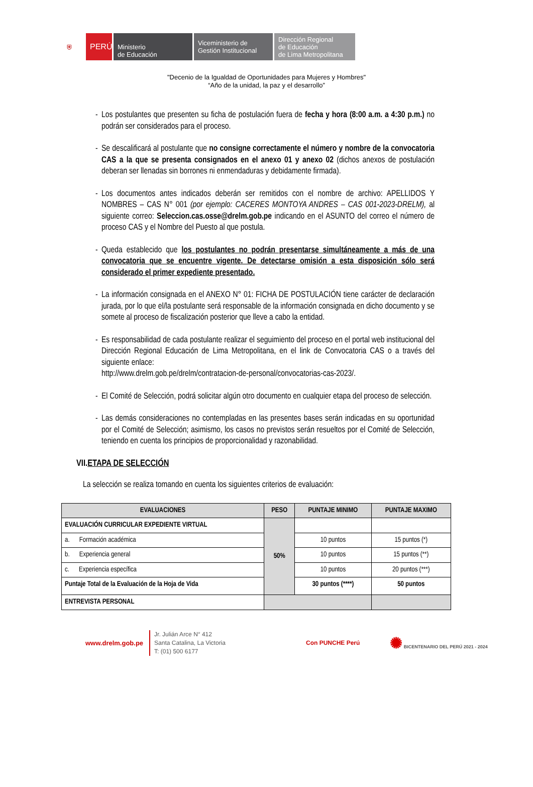⛨ PERÚ Ministerio
de Educación
Viceministerio de
Gestión Institucional
Dirección Regional
de Educación
de Lima Metropolitana
"Decenio de la Igualdad de Oportunidades para Mujeres y Hombres"
“Año de la unidad, la paz y el desarrollo”
- Los postulantes que presenten su ficha de postulación fuera de fecha y hora (8:00 a.m. a 4:30 p.m.) no podrán ser considerados para el proceso.
- Se descalificará al postulante que no consigne correctamente el número y nombre de la convocatoria CAS a la que se presenta consignados en el anexo 01 y anexo 02 (dichos anexos de postulación deberan ser llenadas sin borrones ni enmendaduras y debidamente firmada).
- Los documentos antes indicados deberán ser remitidos con el nombre de archivo: APELLIDOS Y NOMBRES – CAS N° 001 (por ejemplo: CACERES MONTOYA ANDRES – CAS 001-2023-DRELM), al siguiente correo: Seleccion.cas.osse@drelm.gob.pe indicando en el ASUNTO del correo el número de proceso CAS y el Nombre del Puesto al que postula.
- Queda establecido que los postulantes no podrán presentarse simultáneamente a más de una convocatoria que se encuentre vigente. De detectarse omisión a esta disposición sólo será considerado el primer expediente presentado.
- La información consignada en el ANEXO N° 01: FICHA DE POSTULACIÓN tiene carácter de declaración jurada, por lo que el/la postulante será responsable de la información consignada en dicho documento y se somete al proceso de fiscalización posterior que lleve a cabo la entidad.
- Es responsabilidad de cada postulante realizar el seguimiento del proceso en el portal web institucional del Dirección Regional Educación de Lima Metropolitana, en el link de Convocatoria CAS o a través del siguiente enlace:
http://www.drelm.gob.pe/drelm/contratacion-de-personal/convocatorias-cas-2023/.
- El Comité de Selección, podrá solicitar algún otro documento en cualquier etapa del proceso de selección.
- Las demás consideraciones no contempladas en las presentes bases serán indicadas en su oportunidad por el Comité de Selección; asimismo, los casos no previstos serán resueltos por el Comité de Selección, teniendo en cuenta los principios de proporcionalidad y razonabilidad.
VII.ETAPA DE SELECCIÓN
La selección se realiza tomando en cuenta los siguientes criterios de evaluación:
| EVALUACIONES | PESO | PUNTAJE MINIMO | PUNTAJE MAXIMO |
| --- | --- | --- | --- |
| EVALUACIÓN CURRICULAR EXPEDIENTE VIRTUAL | 50% | | |
| a. Formación académica | | 10 puntos | 15 puntos (*) |
| b. Experiencia general | | 10 puntos | 15 puntos (**) |
| c. Experiencia específica | | 10 puntos | 20 puntos (***) |
| Puntaje Total de la Evaluación de la Hoja de Vida | | 30 puntos (****) | 50 puntos |
| ENTREVISTA PERSONAL | | | |
www.drelm.gob.pe
Jr. Julián Arce N° 412
Santa Catalina, La Victoria
T: (01) 500 6177
Con PUNCHE Perú
✺ BICENTENARIO DEL PERÚ 2021 - 2024